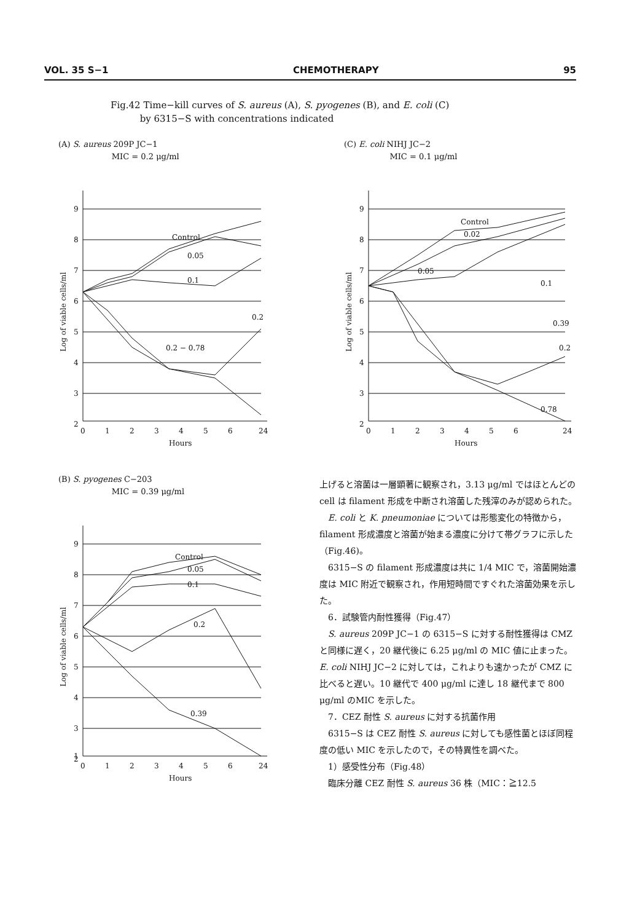VOL. 35 S−1 CHEMOTHERAPY 95
Fig.42 Time−kill curves of S. aureus (A), S. pyogenes (B), and E. coli (C)
by 6315−S with concentrations indicated
(A) S. aureus 209P JC−1
MIC = 0.2 μg/ml
9
8
7
6
5
4
3
2
0
1
2
3
4
5
6
24
Hours
Control
0.05
0.1
0.2
0.2 − 0.78
Log of viable cells/ml
(C) E. coli NIHJ JC−2
MIC = 0.1 μg/ml
9
8
7
6
5
4
3
2
0
1
2
3
4
5
6
24
Hours
Control
0.02
0.05
0.1
0.39
0.2
0.78
Log of viable cells/ml
(B) S. pyogenes C−203
MIC = 0.39 μg/ml
9
8
7
6
5
4
3
2
1
0
1
2
3
4
5
6
24
Hours
Control
0.05
0.1
0.2
0.39
Log of viable cells/ml
上げると溶菌は一層顕著に観察され，3.13 μg/ml ではほとんどの cell は filament 形成を中断され溶菌した残滓のみが認められた。
E. coli と K. pneumoniae については形態変化の特徴から，filament 形成濃度と溶菌が始まる濃度に分けて帯グラフに示した（Fig.46)。
6315−S の filament 形成濃度は共に 1/4 MIC で，溶菌開始濃度は MIC 附近で観察され，作用短時間ですぐれた溶菌効果を示した。
6．試験管内耐性獲得（Fig.47）
S. aureus 209P JC−1 の 6315−S に対する耐性獲得は CMZ と同様に遅く，20 継代後に 6.25 μg/ml の MIC 値に止まった。E. coli NIHJ JC−2 に対しては，これよりも速かったが CMZ に比べると遅い。10 継代で 400 μg/ml に達し 18 継代まで 800 μg/ml のMIC を示した。
7．CEZ 耐性 S. aureus に対する抗菌作用
6315−S は CEZ 耐性 S. aureus に対しても感性菌とほぼ同程度の低い MIC を示したので，その特異性を調べた。
1）感受性分布（Fig.48）
臨床分離 CEZ 耐性 S. aureus 36 株（MIC：≧12.5